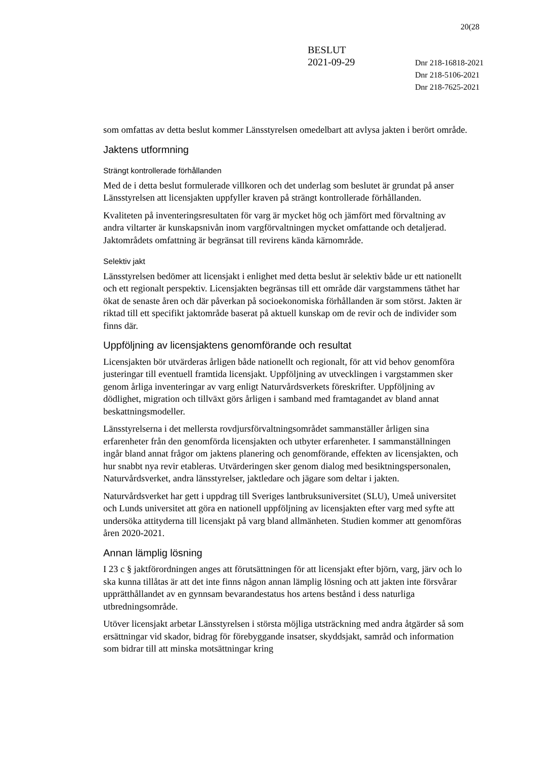20(28
BESLUT
2021-09-29
Dnr 218-16818-2021
Dnr 218-5106-2021
Dnr 218-7625-2021
som omfattas av detta beslut kommer Länsstyrelsen omedelbart att avlysa jakten i berört område.
Jaktens utformning
Strängt kontrollerade förhållanden
Med de i detta beslut formulerade villkoren och det underlag som beslutet är grundat på anser Länsstyrelsen att licensjakten uppfyller kraven på strängt kontrollerade förhållanden.
Kvaliteten på inventeringsresultaten för varg är mycket hög och jämfört med förvaltning av andra viltarter är kunskapsnivån inom vargförvaltningen mycket omfattande och detaljerad. Jaktområdets omfattning är begränsat till revirens kända kärnområde.
Selektiv jakt
Länsstyrelsen bedömer att licensjakt i enlighet med detta beslut är selektiv både ur ett nationellt och ett regionalt perspektiv. Licensjakten begränsas till ett område där vargstammens täthet har ökat de senaste åren och där påverkan på socioekonomiska förhållanden är som störst. Jakten är riktad till ett specifikt jaktområde baserat på aktuell kunskap om de revir och de individer som finns där.
Uppföljning av licensjaktens genomförande och resultat
Licensjakten bör utvärderas årligen både nationellt och regionalt, för att vid behov genomföra justeringar till eventuell framtida licensjakt. Uppföljning av utvecklingen i vargstammen sker genom årliga inventeringar av varg enligt Naturvårdsverkets föreskrifter. Uppföljning av dödlighet, migration och tillväxt görs årligen i samband med framtagandet av bland annat beskattningsmodeller.
Länsstyrelserna i det mellersta rovdjursförvaltningsområdet sammanställer årligen sina erfarenheter från den genomförda licensjakten och utbyter erfarenheter. I sammanställningen ingår bland annat frågor om jaktens planering och genomförande, effekten av licensjakten, och hur snabbt nya revir etableras. Utvärderingen sker genom dialog med besiktningspersonalen, Naturvårdsverket, andra länsstyrelser, jaktledare och jägare som deltar i jakten.
Naturvårdsverket har gett i uppdrag till Sveriges lantbruksuniversitet (SLU), Umeå universitet och Lunds universitet att göra en nationell uppföljning av licensjakten efter varg med syfte att undersöka attityderna till licensjakt på varg bland allmänheten. Studien kommer att genomföras åren 2020-2021.
Annan lämplig lösning
I 23 c § jaktförordningen anges att förutsättningen för att licensjakt efter björn, varg, järv och lo ska kunna tillåtas är att det inte finns någon annan lämplig lösning och att jakten inte försvårar upprätthållandet av en gynnsam bevarandestatus hos artens bestånd i dess naturliga utbredningsområde.
Utöver licensjakt arbetar Länsstyrelsen i största möjliga utsträckning med andra åtgärder så som ersättningar vid skador, bidrag för förebyggande insatser, skyddsjakt, samråd och information som bidrar till att minska motsättningar kring